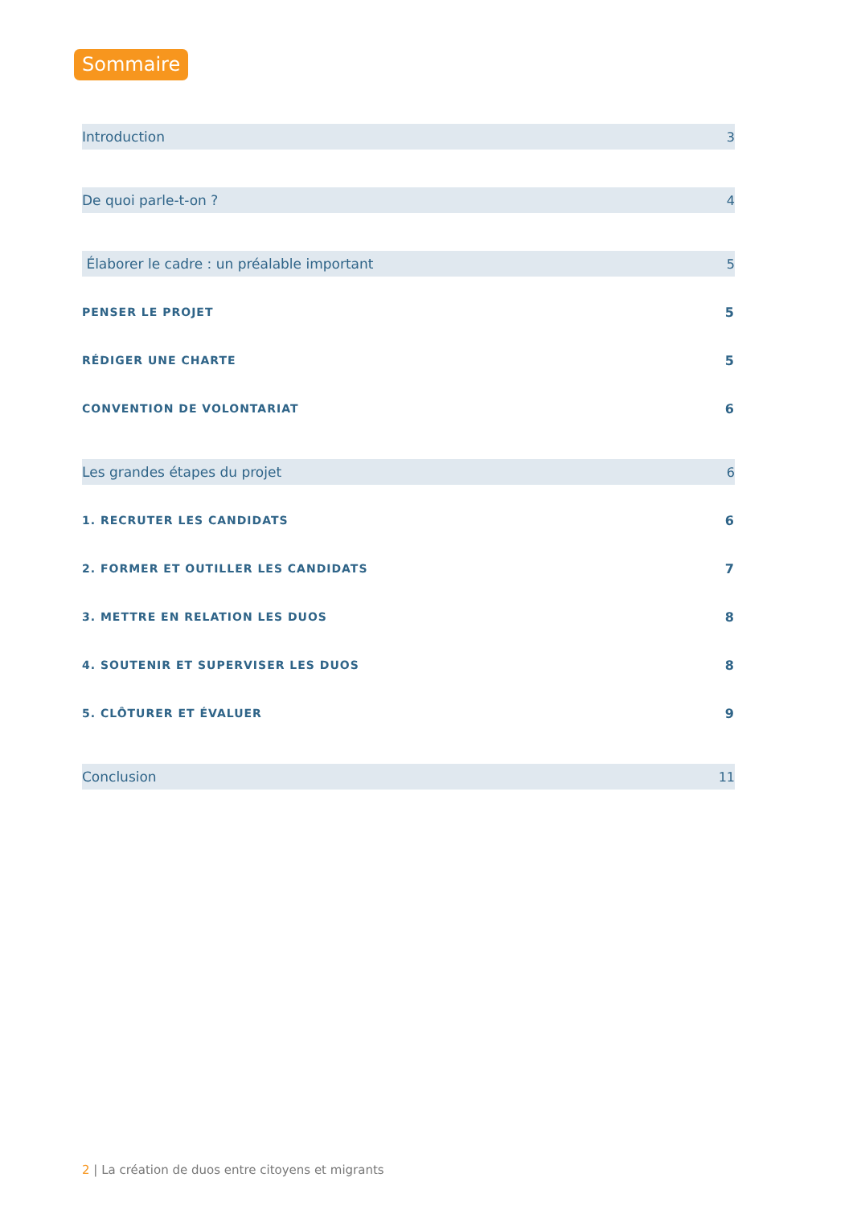Sommaire
Introduction 3
De quoi parle-t-on ? 4
Élaborer le cadre : un préalable important 5
PENSER LE PROJET 5
RÉDIGER UNE CHARTE 5
CONVENTION DE VOLONTARIAT 6
Les grandes étapes du projet 6
1. RECRUTER LES CANDIDATS 6
2. FORMER ET OUTILLER LES CANDIDATS 7
3. METTRE EN RELATION LES DUOS 8
4. SOUTENIR ET SUPERVISER LES DUOS 8
5. CLÔTURER ET ÉVALUER 9
Conclusion 11
2 | La création de duos entre citoyens et migrants